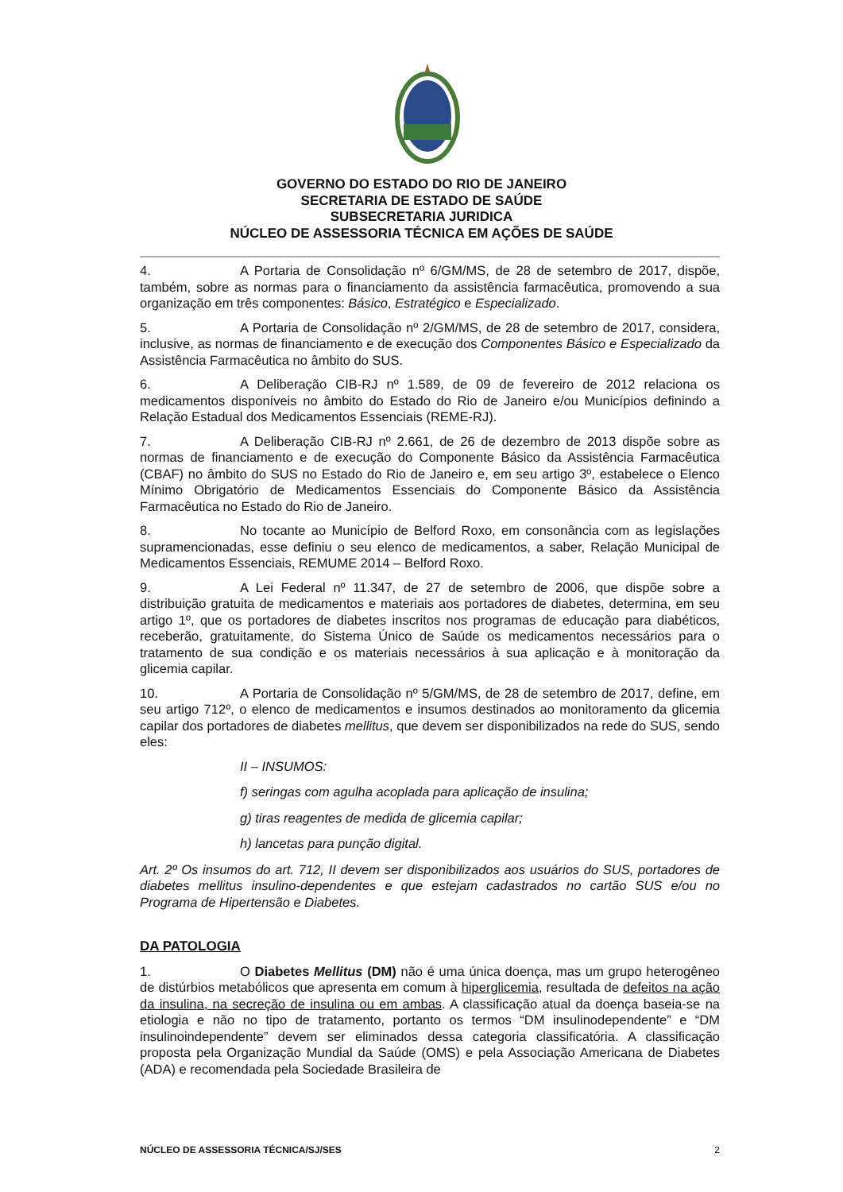GOVERNO DO ESTADO DO RIO DE JANEIRO
SECRETARIA DE ESTADO DE SAÚDE
SUBSECRETARIA JURIDICA
NÚCLEO DE ASSESSORIA TÉCNICA EM AÇÕES DE SAÚDE
4. A Portaria de Consolidação nº 6/GM/MS, de 28 de setembro de 2017, dispõe, também, sobre as normas para o financiamento da assistência farmacêutica, promovendo a sua organização em três componentes: Básico, Estratégico e Especializado.
5. A Portaria de Consolidação nº 2/GM/MS, de 28 de setembro de 2017, considera, inclusive, as normas de financiamento e de execução dos Componentes Básico e Especializado da Assistência Farmacêutica no âmbito do SUS.
6. A Deliberação CIB-RJ nº 1.589, de 09 de fevereiro de 2012 relaciona os medicamentos disponíveis no âmbito do Estado do Rio de Janeiro e/ou Municípios definindo a Relação Estadual dos Medicamentos Essenciais (REME-RJ).
7. A Deliberação CIB-RJ nº 2.661, de 26 de dezembro de 2013 dispõe sobre as normas de financiamento e de execução do Componente Básico da Assistência Farmacêutica (CBAF) no âmbito do SUS no Estado do Rio de Janeiro e, em seu artigo 3º, estabelece o Elenco Mínimo Obrigatório de Medicamentos Essenciais do Componente Básico da Assistência Farmacêutica no Estado do Rio de Janeiro.
8. No tocante ao Município de Belford Roxo, em consonância com as legislações supramencionadas, esse definiu o seu elenco de medicamentos, a saber, Relação Municipal de Medicamentos Essenciais, REMUME 2014 – Belford Roxo.
9. A Lei Federal nº 11.347, de 27 de setembro de 2006, que dispõe sobre a distribuição gratuita de medicamentos e materiais aos portadores de diabetes, determina, em seu artigo 1º, que os portadores de diabetes inscritos nos programas de educação para diabéticos, receberão, gratuitamente, do Sistema Único de Saúde os medicamentos necessários para o tratamento de sua condição e os materiais necessários à sua aplicação e à monitoração da glicemia capilar.
10. A Portaria de Consolidação nº 5/GM/MS, de 28 de setembro de 2017, define, em seu artigo 712º, o elenco de medicamentos e insumos destinados ao monitoramento da glicemia capilar dos portadores de diabetes mellitus, que devem ser disponibilizados na rede do SUS, sendo eles:
II – INSUMOS:
f) seringas com agulha acoplada para aplicação de insulina;
g) tiras reagentes de medida de glicemia capilar;
h) lancetas para punção digital.
Art. 2º Os insumos do art. 712, II devem ser disponibilizados aos usuários do SUS, portadores de diabetes mellitus insulino-dependentes e que estejam cadastrados no cartão SUS e/ou no Programa de Hipertensão e Diabetes.
DA PATOLOGIA
1. O Diabetes Mellitus (DM) não é uma única doença, mas um grupo heterogêneo de distúrbios metabólicos que apresenta em comum à hiperglicemia, resultada de defeitos na ação da insulina, na secreção de insulina ou em ambas. A classificação atual da doença baseia-se na etiologia e não no tipo de tratamento, portanto os termos “DM insulinodependente” e “DM insulinoindependente” devem ser eliminados dessa categoria classificatória. A classificação proposta pela Organização Mundial da Saúde (OMS) e pela Associação Americana de Diabetes (ADA) e recomendada pela Sociedade Brasileira de
NÚCLEO DE ASSESSORIA TÉCNICA/SJ/SES 2